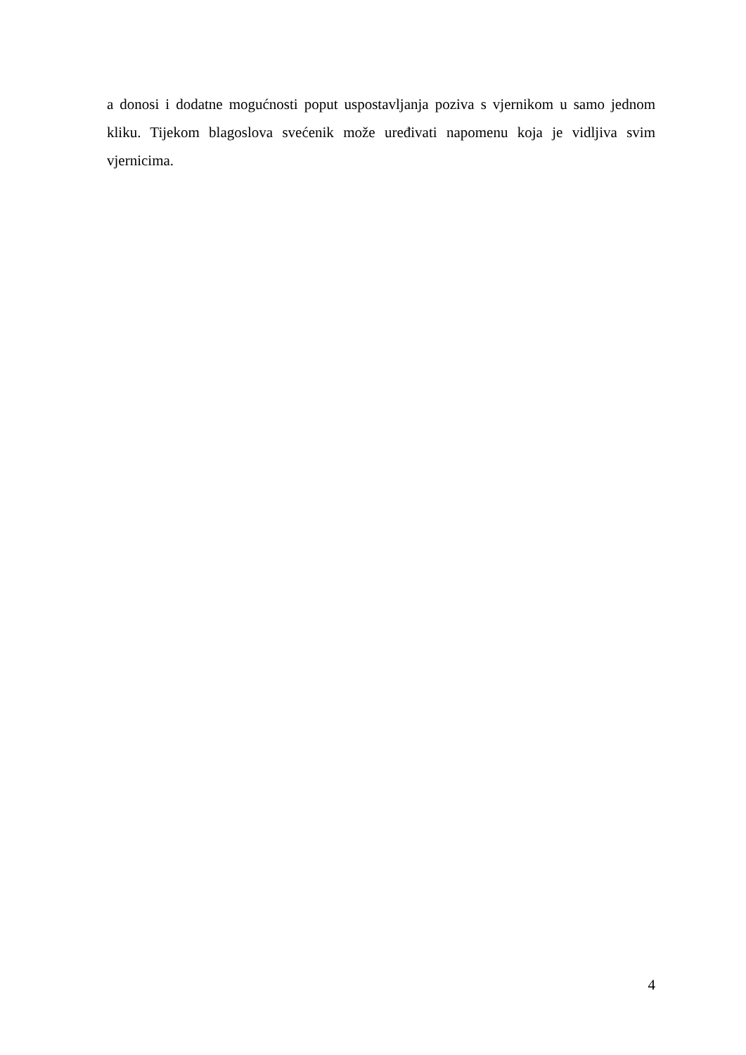a donosi i dodatne mogućnosti poput uspostavljanja poziva s vjernikom u samo jednom kliku. Tijekom blagoslova svećenik može uređivati napomenu koja je vidljiva svim vjernicima.
4